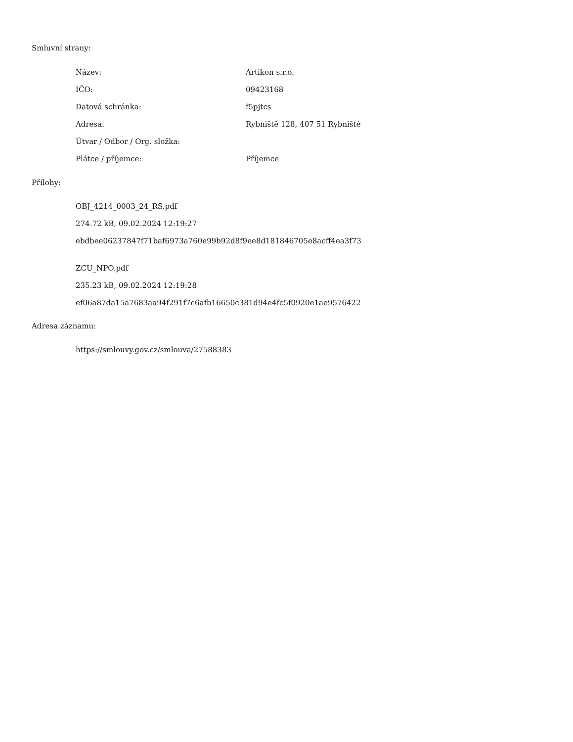Smluvní strany:
| Název: | Artikon s.r.o. |
| IČO: | 09423168 |
| Datová schránka: | f5pjtcs |
| Adresa: | Rybniště 128, 407 51 Rybniště |
| Útvar / Odbor / Org. složka: | |
| Plátce / příjemce: | Příjemce |
Přílohy:
OBJ_4214_0003_24_RS.pdf
274.72 kB, 09.02.2024 12:19:27
ebdbee06237847f71baf6973a760e99b92d8f9ee8d181846705e8acff4ea3f73
ZCU_NPO.pdf
235.23 kB, 09.02.2024 12:19:28
ef06a87da15a7683aa94f291f7c6afb16650c381d94e4fc5f0920e1ae9576422
Adresa záznamu:
https://smlouvy.gov.cz/smlouva/27588383